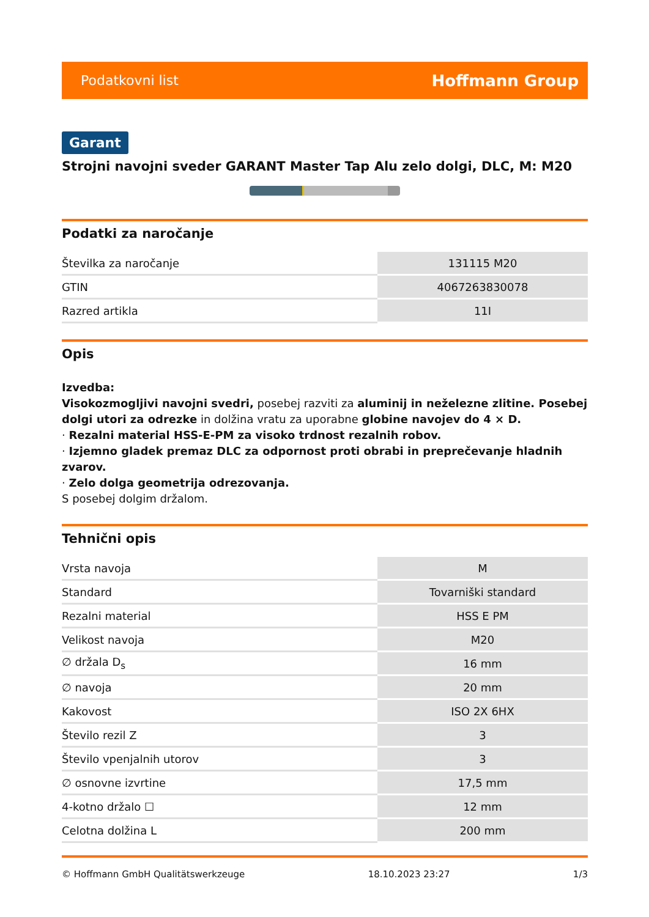Podatkovni list Hoffmann Group
Garant
Strojni navojni sveder GARANT Master Tap Alu zelo dolgi, DLC, M: M20
Podatki za naročanje
| Številka za naročanje | 131115 M20 |
| GTIN | 4067263830078 |
| Razred artikla | 11I |
Opis
Izvedba:
Visokozmogljivi navojni svedri, posebej razviti za aluminij in neželezne zlitine. Posebej dolgi utori za odrezke in dolžina vratu za uporabne globine navojev do 4 × D.
· Rezalni material HSS-E-PM za visoko trdnost rezalnih robov.
· Izjemno gladek premaz DLC za odpornost proti obrabi in preprečevanje hladnih zvarov.
· Zelo dolga geometrija odrezovanja.
S posebej dolgim držalom.
Tehnični opis
| Vrsta navoja | M |
| Standard | Tovarniški standard |
| Rezalni material | HSS E PM |
| Velikost navoja | M20 |
| ∅ držala D<sub>s</sub> | 16 mm |
| ∅ navoja | 20 mm |
| Kakovost | ISO 2X 6HX |
| Število rezil Z | 3 |
| Število vpenjalnih utorov | 3 |
| ∅ osnovne izvrtine | 17,5 mm |
| 4-kotno držalo ☐ | 12 mm |
| Celotna dolžina L | 200 mm |
© Hoffmann GmbH Qualitätswerkzeuge 18.10.2023 23:27 1/3